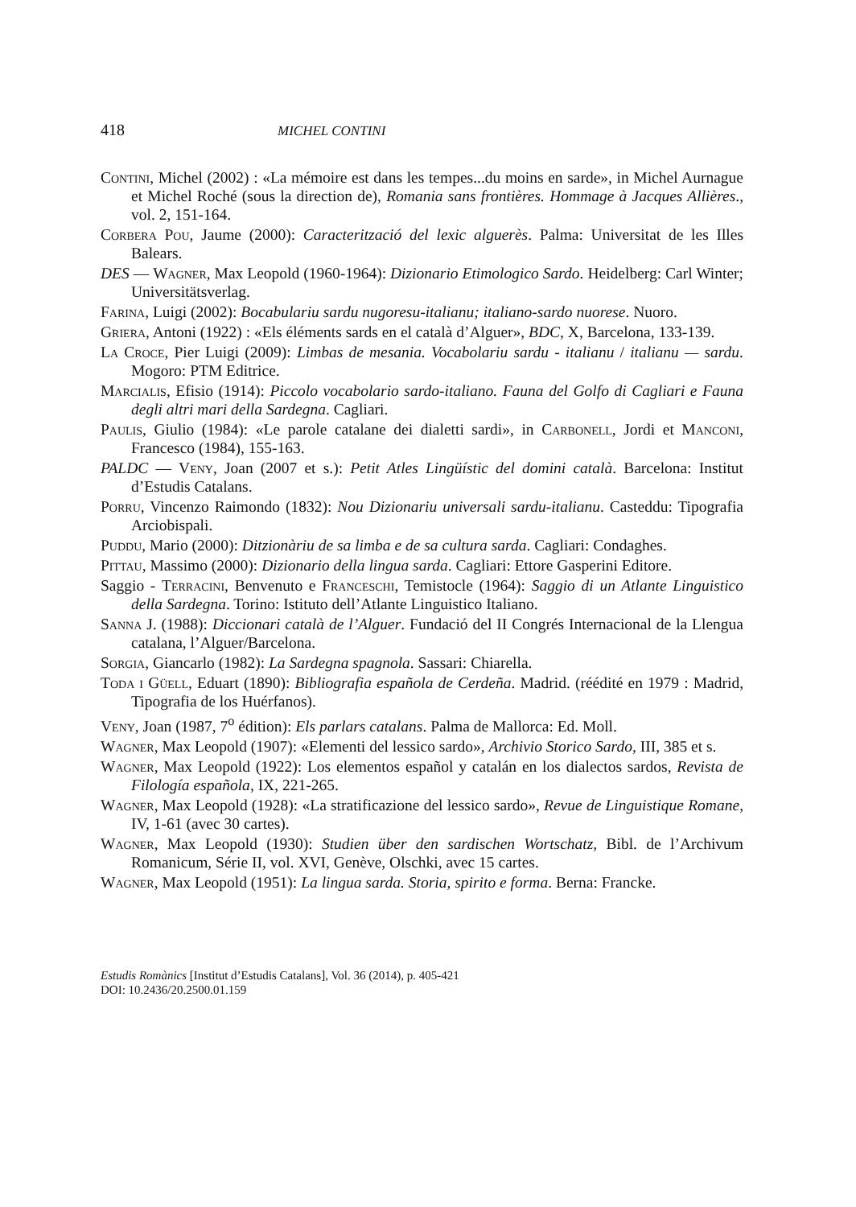418 MICHEL CONTINI
Contini, Michel (2002) : «La mémoire est dans les tempes...du moins en sarde», in Michel Aurnague et Michel Roché (sous la direction de), Romania sans frontières. Hommage à Jacques Allières., vol. 2, 151-164.
Corbera Pou, Jaume (2000): Caracterització del lexic alguerès. Palma: Universitat de les Illes Balears.
DES — Wagner, Max Leopold (1960-1964): Dizionario Etimologico Sardo. Heidelberg: Carl Winter; Universitätsverlag.
Farina, Luigi (2002): Bocabulariu sardu nugoresu-italianu; italiano-sardo nuorese. Nuoro.
Griera, Antoni (1922) : «Els éléments sards en el català d’Alguer», BDC, X, Barcelona, 133-139.
La Croce, Pier Luigi (2009): Limbas de mesania. Vocabolariu sardu - italianu / italianu — sardu. Mogoro: PTM Editrice.
Marcialis, Efisio (1914): Piccolo vocabolario sardo-italiano. Fauna del Golfo di Cagliari e Fauna degli altri mari della Sardegna. Cagliari.
Paulis, Giulio (1984): «Le parole catalane dei dialetti sardi», in Carbonell, Jordi et Manconi, Francesco (1984), 155-163.
PALDC — Veny, Joan (2007 et s.): Petit Atles Lingüístic del domini català. Barcelona: Institut d’Estudis Catalans.
Porru, Vincenzo Raimondo (1832): Nou Dizionariu universali sardu-italianu. Casteddu: Tipografia Arciobispali.
Puddu, Mario (2000): Ditzionàriu de sa limba e de sa cultura sarda. Cagliari: Condaghes.
Pittau, Massimo (2000): Dizionario della lingua sarda. Cagliari: Ettore Gasperini Editore.
Saggio - Terracini, Benvenuto e Franceschi, Temistocle (1964): Saggio di un Atlante Linguistico della Sardegna. Torino: Istituto dell’Atlante Linguistico Italiano.
Sanna J. (1988): Diccionari català de l’Alguer. Fundació del II Congrés Internacional de la Llengua catalana, l’Alguer/Barcelona.
Sorgia, Giancarlo (1982): La Sardegna spagnola. Sassari: Chiarella.
Toda i Güell, Eduart (1890): Bibliografia española de Cerdeña. Madrid. (réédité en 1979 : Madrid, Tipografia de los Huérfanos).
Veny, Joan (1987, 7<sup>o</sup> édition): Els parlars catalans. Palma de Mallorca: Ed. Moll.
Wagner, Max Leopold (1907): «Elementi del lessico sardo», Archivio Storico Sardo, III, 385 et s.
Wagner, Max Leopold (1922): Los elementos español y catalán en los dialectos sardos, Revista de Filología española, IX, 221-265.
Wagner, Max Leopold (1928): «La stratificazione del lessico sardo», Revue de Linguistique Romane, IV, 1-61 (avec 30 cartes).
Wagner, Max Leopold (1930): Studien über den sardischen Wortschatz, Bibl. de l’Archivum Romanicum, Série II, vol. XVI, Genève, Olschki, avec 15 cartes.
Wagner, Max Leopold (1951): La lingua sarda. Storia, spirito e forma. Berna: Francke.
Estudis Romànics [Institut d’Estudis Catalans], Vol. 36 (2014), p. 405-421
DOI: 10.2436/20.2500.01.159